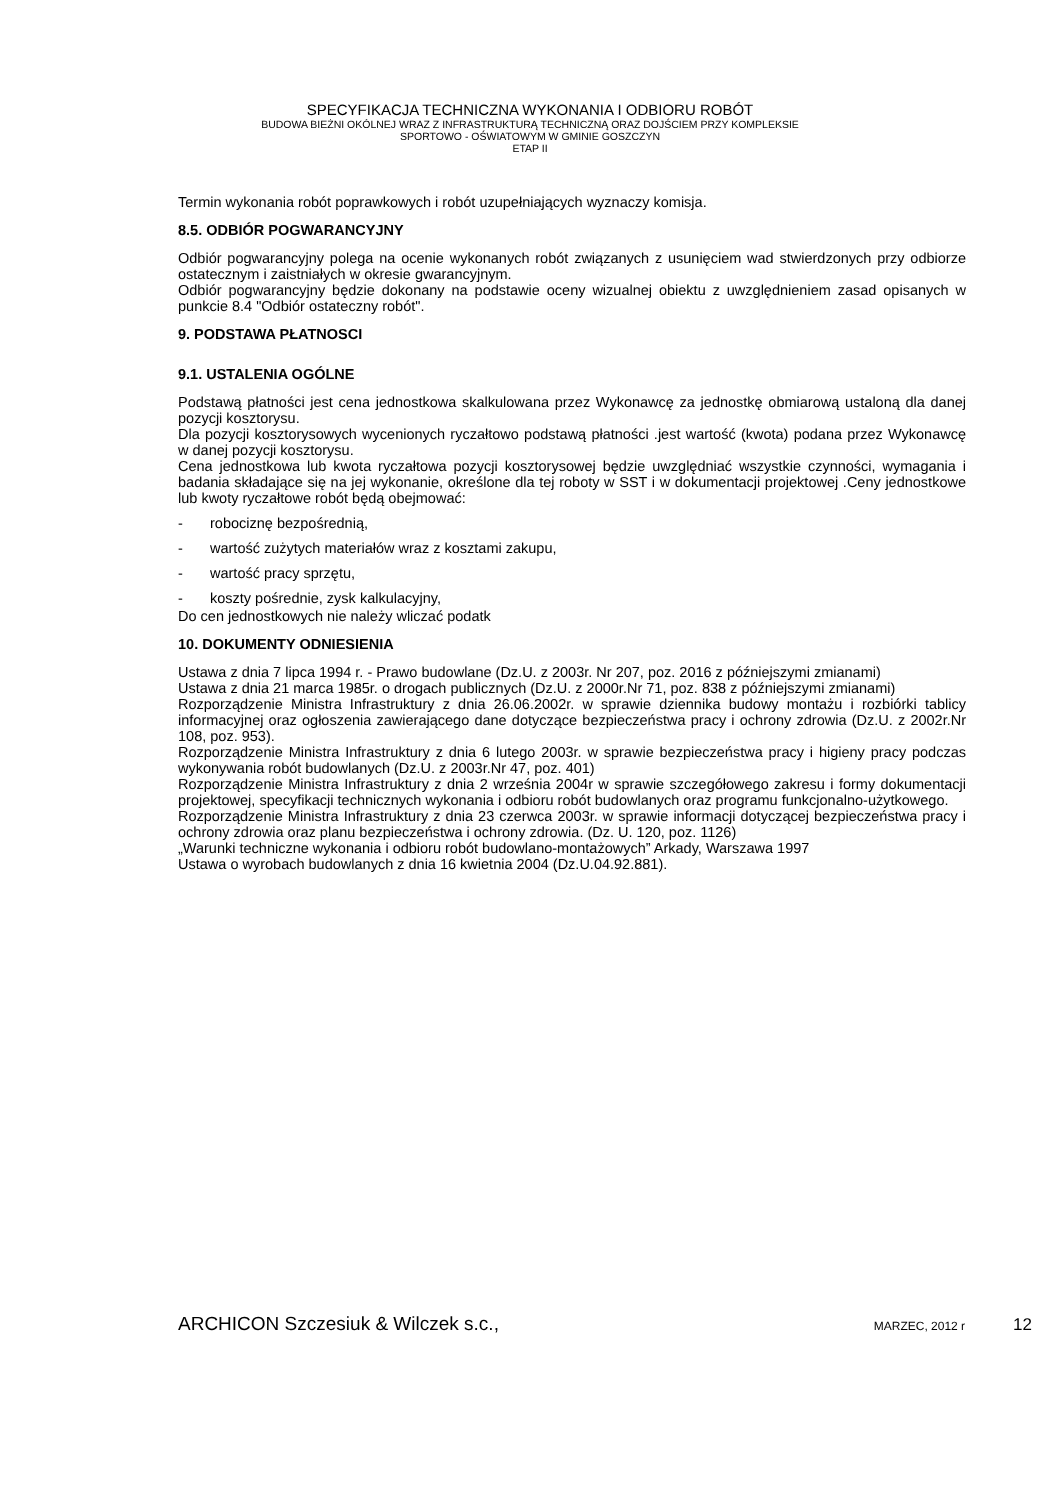SPECYFIKACJA TECHNICZNA WYKONANIA I ODBIORU ROBÓT
BUDOWA BIEŻNI OKÓLNEJ WRAZ Z INFRASTRUKTURĄ TECHNICZNĄ ORAZ DOJŚCIEM PRZY KOMPLEKSIE
SPORTOWO - OŚWIATOWYM W GMINIE GOSZCZYN
ETAP II
Termin wykonania robót poprawkowych i robót uzupełniających wyznaczy komisja.
8.5. ODBIÓR POGWARANCYJNY
Odbiór pogwarancyjny polega na ocenie wykonanych robót związanych z usunięciem wad stwierdzonych przy odbiorze ostatecznym i zaistniałych w okresie gwarancyjnym.
Odbiór pogwarancyjny będzie dokonany na podstawie oceny wizualnej obiektu z uwzględnieniem zasad opisanych w punkcie 8.4 "Odbiór ostateczny robót".
9. PODSTAWA PŁATNOSCI
9.1. USTALENIA OGÓLNE
Podstawą płatności jest cena jednostkowa skalkulowana przez Wykonawcę za jednostkę obmiarową ustaloną dla danej pozycji kosztorysu.
Dla pozycji kosztorysowych wycenionych ryczałtowo podstawą płatności .jest wartość (kwota) podana przez Wykonawcę w danej pozycji kosztorysu.
Cena jednostkowa lub kwota ryczałtowa pozycji kosztorysowej będzie uwzględniać wszystkie czynności, wymagania i badania składające się na jej wykonanie, określone dla tej roboty w SST i w dokumentacji projektowej .Ceny jednostkowe lub kwoty ryczałtowe robót będą obejmować:
- robociznę bezpośrednią,
- wartość zużytych materiałów wraz z kosztami zakupu,
- wartość pracy sprzętu,
- koszty pośrednie, zysk kalkulacyjny,
Do cen jednostkowych nie należy wliczać podatk
10. DOKUMENTY ODNIESIENIA
Ustawa z dnia 7 lipca 1994 r. - Prawo budowlane (Dz.U. z 2003r. Nr 207, poz. 2016 z późniejszymi zmianami)
Ustawa z dnia 21 marca 1985r. o drogach publicznych (Dz.U. z 2000r.Nr 71, poz. 838 z późniejszymi zmianami)
Rozporządzenie Ministra Infrastruktury z dnia 26.06.2002r. w sprawie dziennika budowy montażu i rozbiórki tablicy informacyjnej oraz ogłoszenia zawierającego dane dotyczące bezpieczeństwa pracy i ochrony zdrowia (Dz.U. z 2002r.Nr 108, poz. 953).
Rozporządzenie Ministra Infrastruktury z dnia 6 lutego 2003r. w sprawie bezpieczeństwa pracy i higieny pracy podczas wykonywania robót budowlanych (Dz.U. z 2003r.Nr 47, poz. 401)
Rozporządzenie Ministra Infrastruktury z dnia 2 września 2004r w sprawie szczegółowego zakresu i formy dokumentacji projektowej, specyfikacji technicznych wykonania i odbioru robót budowlanych oraz programu funkcjonalno-użytkowego.
Rozporządzenie Ministra Infrastruktury z dnia 23 czerwca 2003r. w sprawie informacji dotyczącej bezpieczeństwa pracy i ochrony zdrowia oraz planu bezpieczeństwa i ochrony zdrowia. (Dz. U. 120, poz. 1126)
„Warunki techniczne wykonania i odbioru robót budowlano-montażowych” Arkady, Warszawa 1997
Ustawa o wyrobach budowlanych z dnia 16 kwietnia 2004 (Dz.U.04.92.881).
ARCHICON Szczesiuk & Wilczek s.c., MARZEC, 2012 r 12